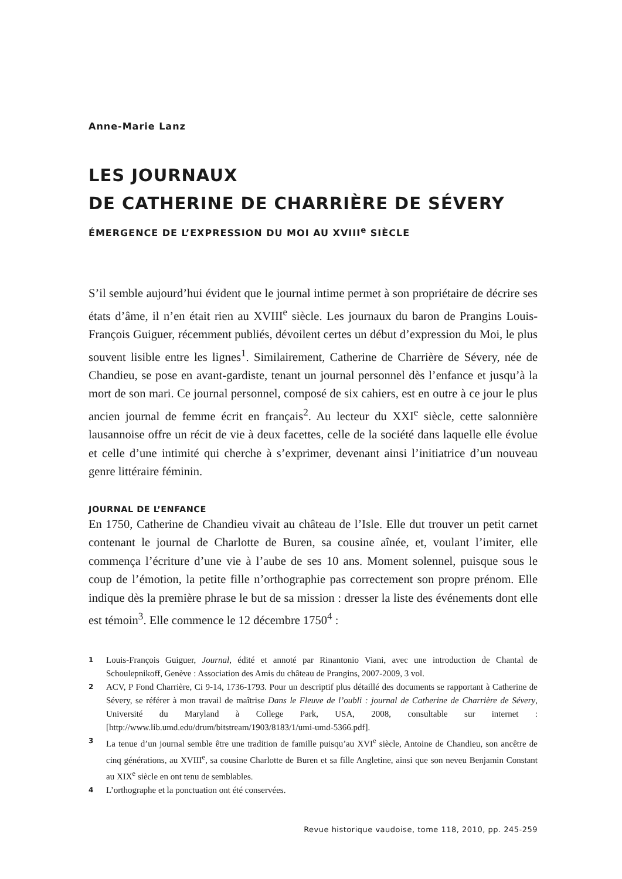Anne-Marie Lanz
LES JOURNAUX
DE CATHERINE DE CHARRIÈRE DE SÉVERY
ÉMERGENCE DE L’EXPRESSION DU MOI AU XVIII<sup>e</sup> SIÈCLE
S’il semble aujourd’hui évident que le journal intime permet à son propriétaire de décrire ses états d’âme, il n’en était rien au XVIII<sup>e</sup> siècle. Les journaux du baron de Prangins Louis-François Guiguer, récemment publiés, dévoilent certes un début d’expression du Moi, le plus souvent lisible entre les lignes<sup>1</sup>. Similairement, Catherine de Charrière de Sévery, née de Chandieu, se pose en avant-gardiste, tenant un journal personnel dès l’enfance et jusqu’à la mort de son mari. Ce journal personnel, composé de six cahiers, est en outre à ce jour le plus ancien journal de femme écrit en français<sup>2</sup>. Au lecteur du XXI<sup>e</sup> siècle, cette salonnière lausannoise offre un récit de vie à deux facettes, celle de la société dans laquelle elle évolue et celle d’une intimité qui cherche à s’exprimer, devenant ainsi l’initiatrice d’un nouveau genre littéraire féminin.
JOURNAL DE L’ENFANCE
En 1750, Catherine de Chandieu vivait au château de l’Isle. Elle dut trouver un petit carnet contenant le journal de Charlotte de Buren, sa cousine aînée, et, voulant l’imiter, elle commença l’écriture d’une vie à l’aube de ses 10 ans. Moment solennel, puisque sous le coup de l’émotion, la petite fille n’orthographie pas correctement son propre prénom. Elle indique dès la première phrase le but de sa mission : dresser la liste des événements dont elle est témoin<sup>3</sup>. Elle commence le 12 décembre 1750<sup>4</sup> :
1 Louis-François Guiguer, Journal, édité et annoté par Rinantonio Viani, avec une introduction de Chantal de Schoulepnikoff, Genève : Association des Amis du château de Prangins, 2007-2009, 3 vol.
2 ACV, P Fond Charrière, Ci 9-14, 1736-1793. Pour un descriptif plus détaillé des documents se rapportant à Catherine de Sévery, se référer à mon travail de maîtrise Dans le Fleuve de l’oubli : journal de Catherine de Charrière de Sévery, Université du Maryland à College Park, USA, 2008, consultable sur internet : [http://www.lib.umd.edu/drum/bitstream/1903/8183/1/umi-umd-5366.pdf].
3 La tenue d’un journal semble être une tradition de famille puisqu’au XVI<sup>e</sup> siècle, Antoine de Chandieu, son ancêtre de cinq générations, au XVIII<sup>e</sup>, sa cousine Charlotte de Buren et sa fille Angletine, ainsi que son neveu Benjamin Constant au XIX<sup>e</sup> siècle en ont tenu de semblables.
4 L’orthographe et la ponctuation ont été conservées.
Revue historique vaudoise, tome 118, 2010, pp. 245-259